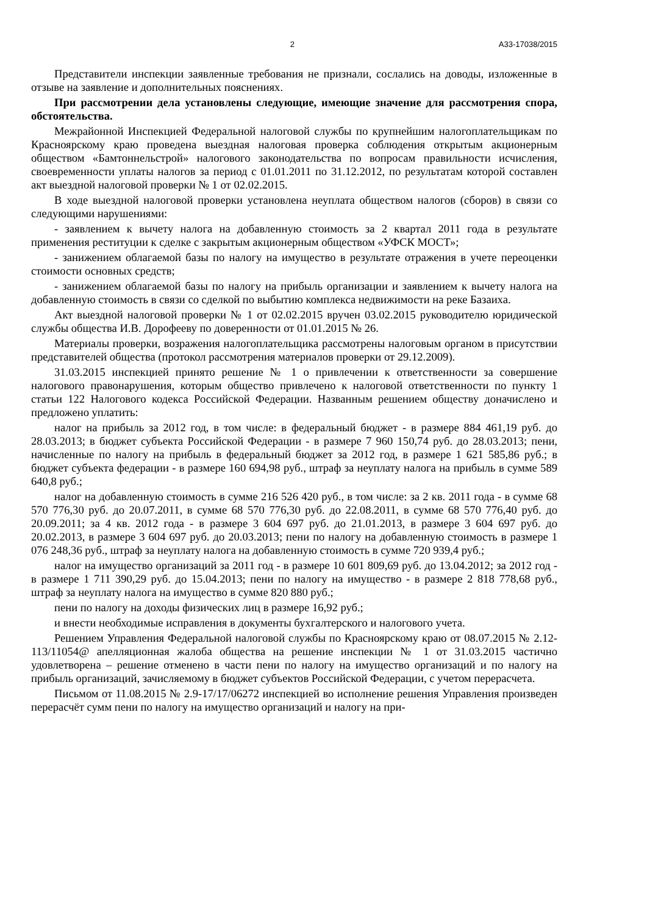2 А33-17038/2015
Представители инспекции заявленные требования не признали, сослались на доводы, изложенные в отзыве на заявление и дополнительных пояснениях.
При рассмотрении дела установлены следующие, имеющие значение для рассмотрения спора, обстоятельства.
Межрайонной Инспекцией Федеральной налоговой службы по крупнейшим налогоплательщикам по Красноярскому краю проведена выездная налоговая проверка соблюдения открытым акционерным обществом «Бамтоннельстрой» налогового законодательства по вопросам правильности исчисления, своевременности уплаты налогов за период с 01.01.2011 по 31.12.2012, по результатам которой составлен акт выездной налоговой проверки № 1 от 02.02.2015.
В ходе выездной налоговой проверки установлена неуплата обществом налогов (сборов) в связи со следующими нарушениями:
- заявлением к вычету налога на добавленную стоимость за 2 квартал 2011 года в результате применения реституции к сделке с закрытым акционерным обществом «УФСК МОСТ»;
- занижением облагаемой базы по налогу на имущество в результате отражения в учете переоценки стоимости основных средств;
- занижением облагаемой базы по налогу на прибыль организации и заявлением к вычету налога на добавленную стоимость в связи со сделкой по выбытию комплекса недвижимости на реке Базаиха.
Акт выездной налоговой проверки № 1 от 02.02.2015 вручен 03.02.2015 руководителю юридической службы общества И.В. Дорофееву по доверенности от 01.01.2015 № 26.
Материалы проверки, возражения налогоплательщика рассмотрены налоговым органом в присутствии представителей общества (протокол рассмотрения материалов проверки от 29.12.2009).
31.03.2015 инспекцией принято решение № 1 о привлечении к ответственности за совершение налогового правонарушения, которым общество привлечено к налоговой ответственности по пункту 1 статьи 122 Налогового кодекса Российской Федерации. Названным решением обществу доначислено и предложено уплатить:
налог на прибыль за 2012 год, в том числе: в федеральный бюджет - в размере 884 461,19 руб. до 28.03.2013; в бюджет субъекта Российской Федерации - в размере 7 960 150,74 руб. до 28.03.2013; пени, начисленные по налогу на прибыль в федеральный бюджет за 2012 год, в размере 1 621 585,86 руб.; в бюджет субъекта федерации - в размере 160 694,98 руб., штраф за неуплату налога на прибыль в сумме 589 640,8 руб.;
налог на добавленную стоимость в сумме 216 526 420 руб., в том числе: за 2 кв. 2011 года - в сумме 68 570 776,30 руб. до 20.07.2011, в сумме 68 570 776,30 руб. до 22.08.2011, в сумме 68 570 776,40 руб. до 20.09.2011; за 4 кв. 2012 года - в размере 3 604 697 руб. до 21.01.2013, в размере 3 604 697 руб. до 20.02.2013, в размере 3 604 697 руб. до 20.03.2013; пени по налогу на добавленную стоимость в размере 1 076 248,36 руб., штраф за неуплату налога на добавленную стоимость в сумме 720 939,4 руб.;
налог на имущество организаций за 2011 год - в размере 10 601 809,69 руб. до 13.04.2012; за 2012 год - в размере 1 711 390,29 руб. до 15.04.2013; пени по налогу на имущество - в размере 2 818 778,68 руб., штраф за неуплату налога на имущество в сумме 820 880 руб.;
пени по налогу на доходы физических лиц в размере 16,92 руб.;
и внести необходимые исправления в документы бухгалтерского и налогового учета.
Решением Управления Федеральной налоговой службы по Красноярскому краю от 08.07.2015 № 2.12-113/11054@ апелляционная жалоба общества на решение инспекции № 1 от 31.03.2015 частично удовлетворена – решение отменено в части пени по налогу на имущество организаций и по налогу на прибыль организаций, зачисляемому в бюджет субъектов Российской Федерации, с учетом перерасчета.
Письмом от 11.08.2015 № 2.9-17/17/06272 инспекцией во исполнение решения Управления произведен перерасчёт сумм пени по налогу на имущество организаций и налогу на при-